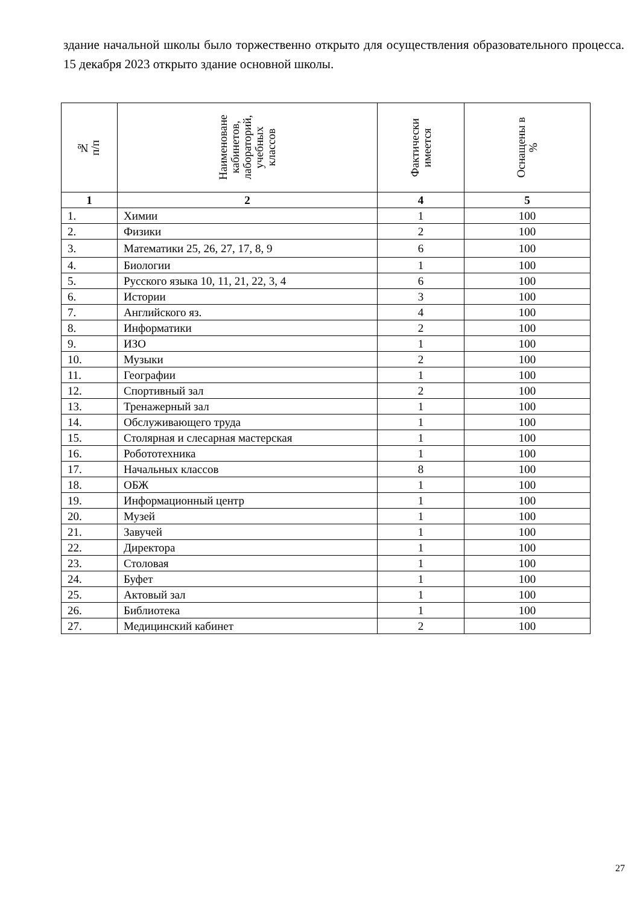здание начальной школы было торжественно открыто для осуществления образовательного процесса. 15 декабря 2023 открыто здание основной школы.
| № п/п | Наименоване кабинетов, лабораторий, учебных классов | Фактически имеется | Оснащены в % |
| --- | --- | --- | --- |
| 1 | 2 | 4 | 5 |
| 1. | Химии | 1 | 100 |
| 2. | Физики | 2 | 100 |
| 3. | Математики 25, 26, 27, 17, 8, 9 | 6 | 100 |
| 4. | Биологии | 1 | 100 |
| 5. | Русского языка 10, 11, 21, 22, 3, 4 | 6 | 100 |
| 6. | Истории | 3 | 100 |
| 7. | Английского яз. | 4 | 100 |
| 8. | Информатики | 2 | 100 |
| 9. | ИЗО | 1 | 100 |
| 10. | Музыки | 2 | 100 |
| 11. | Географии | 1 | 100 |
| 12. | Спортивный зал | 2 | 100 |
| 13. | Тренажерный зал | 1 | 100 |
| 14. | Обслуживающего труда | 1 | 100 |
| 15. | Столярная и слесарная мастерская | 1 | 100 |
| 16. | Робототехника | 1 | 100 |
| 17. | Начальных классов | 8 | 100 |
| 18. | ОБЖ | 1 | 100 |
| 19. | Информационный центр | 1 | 100 |
| 20. | Музей | 1 | 100 |
| 21. | Завучей | 1 | 100 |
| 22. | Директора | 1 | 100 |
| 23. | Столовая | 1 | 100 |
| 24. | Буфет | 1 | 100 |
| 25. | Актовый зал | 1 | 100 |
| 26. | Библиотека | 1 | 100 |
| 27. | Медицинский кабинет | 2 | 100 |
27